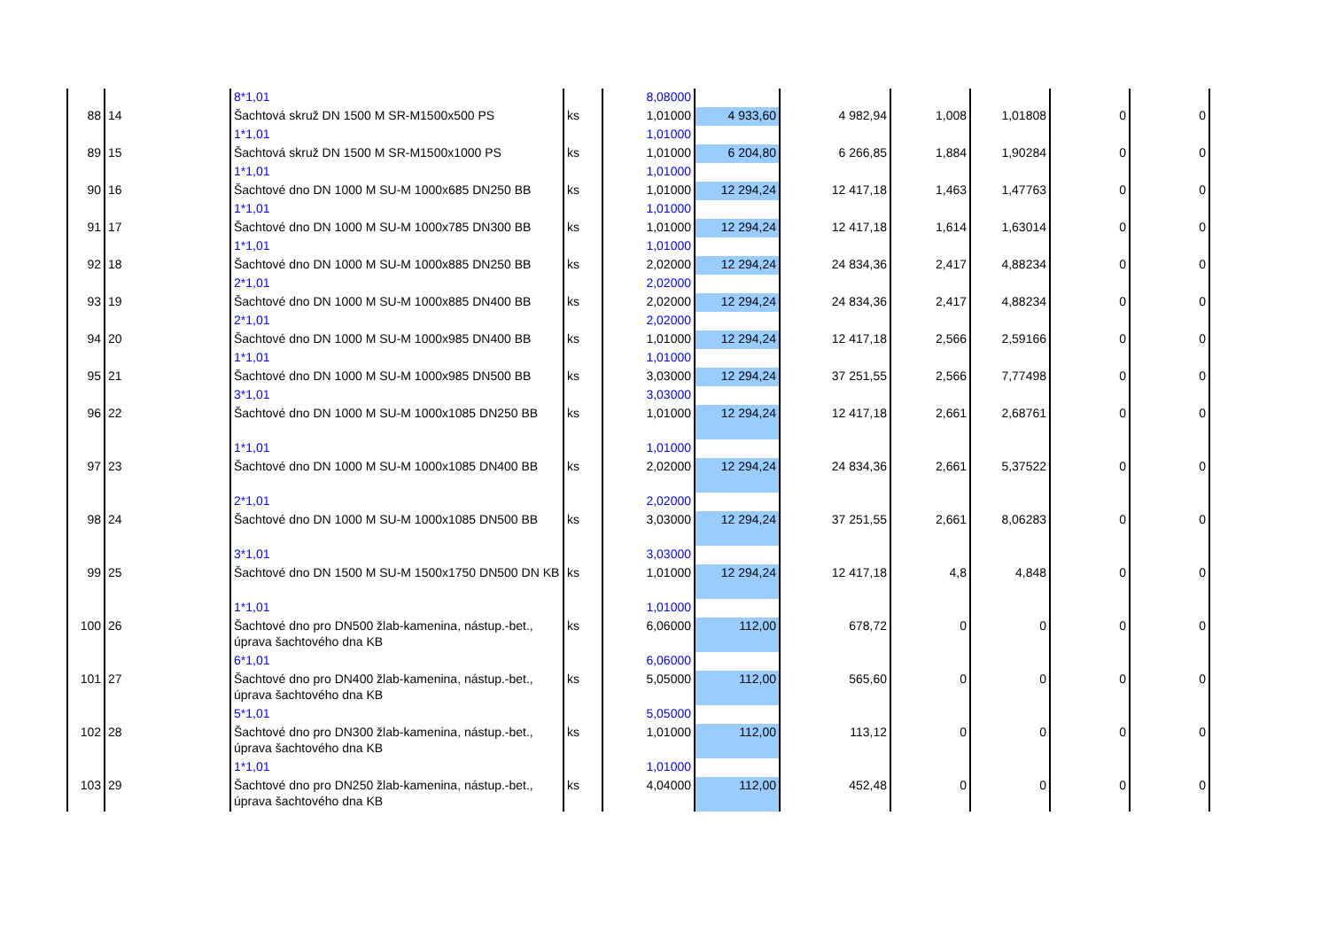| | | 8*1,01 | | 8,08000 | | | | | | |
| 88 | 14 | Šachtová skruž DN 1500 M SR-M1500x500 PS | ks | 1,01000 | 4 933,60 | 4 982,94 | 1,008 | 1,01808 | 0 | 0 |
| | | 1*1,01 | | 1,01000 | | | | | | |
| 89 | 15 | Šachtová skruž DN 1500 M SR-M1500x1000 PS | ks | 1,01000 | 6 204,80 | 6 266,85 | 1,884 | 1,90284 | 0 | 0 |
| | | 1*1,01 | | 1,01000 | | | | | | |
| 90 | 16 | Šachtové dno DN 1000 M SU-M 1000x685 DN250 BB | ks | 1,01000 | 12 294,24 | 12 417,18 | 1,463 | 1,47763 | 0 | 0 |
| | | 1*1,01 | | 1,01000 | | | | | | |
| 91 | 17 | Šachtové dno DN 1000 M SU-M 1000x785 DN300 BB | ks | 1,01000 | 12 294,24 | 12 417,18 | 1,614 | 1,63014 | 0 | 0 |
| | | 1*1,01 | | 1,01000 | | | | | | |
| 92 | 18 | Šachtové dno DN 1000 M SU-M 1000x885 DN250 BB | ks | 2,02000 | 12 294,24 | 24 834,36 | 2,417 | 4,88234 | 0 | 0 |
| | | 2*1,01 | | 2,02000 | | | | | | |
| 93 | 19 | Šachtové dno DN 1000 M SU-M 1000x885 DN400 BB | ks | 2,02000 | 12 294,24 | 24 834,36 | 2,417 | 4,88234 | 0 | 0 |
| | | 2*1,01 | | 2,02000 | | | | | | |
| 94 | 20 | Šachtové dno DN 1000 M SU-M 1000x985 DN400 BB | ks | 1,01000 | 12 294,24 | 12 417,18 | 2,566 | 2,59166 | 0 | 0 |
| | | 1*1,01 | | 1,01000 | | | | | | |
| 95 | 21 | Šachtové dno DN 1000 M SU-M 1000x985 DN500 BB | ks | 3,03000 | 12 294,24 | 37 251,55 | 2,566 | 7,77498 | 0 | 0 |
| | | 3*1,01 | | 3,03000 | | | | | | |
| 96 | 22 | Šachtové dno DN 1000 M SU-M 1000x1085 DN250 BB | ks | 1,01000 | 12 294,24 | 12 417,18 | 2,661 | 2,68761 | 0 | 0 |
| | | 1*1,01 | | 1,01000 | | | | | | |
| 97 | 23 | Šachtové dno DN 1000 M SU-M 1000x1085 DN400 BB | ks | 2,02000 | 12 294,24 | 24 834,36 | 2,661 | 5,37522 | 0 | 0 |
| | | 2*1,01 | | 2,02000 | | | | | | |
| 98 | 24 | Šachtové dno DN 1000 M SU-M 1000x1085 DN500 BB | ks | 3,03000 | 12 294,24 | 37 251,55 | 2,661 | 8,06283 | 0 | 0 |
| | | 3*1,01 | | 3,03000 | | | | | | |
| 99 | 25 | Šachtové dno DN 1500 M SU-M 1500x1750 DN500 DN KB | ks | 1,01000 | 12 294,24 | 12 417,18 | 4,8 | 4,848 | 0 | 0 |
| | | 1*1,01 | | 1,01000 | | | | | | |
| 100 | 26 | Šachtové dno pro DN500 žlab-kamenina, nástup.-bet., úprava šachtového dna KB | ks | 6,06000 | 112,00 | 678,72 | 0 | 0 | 0 | 0 |
| | | 6*1,01 | | 6,06000 | | | | | | |
| 101 | 27 | Šachtové dno pro DN400 žlab-kamenina, nástup.-bet., úprava šachtového dna KB | ks | 5,05000 | 112,00 | 565,60 | 0 | 0 | 0 | 0 |
| | | 5*1,01 | | 5,05000 | | | | | | |
| 102 | 28 | Šachtové dno pro DN300 žlab-kamenina, nástup.-bet., úprava šachtového dna KB | ks | 1,01000 | 112,00 | 113,12 | 0 | 0 | 0 | 0 |
| | | 1*1,01 | | 1,01000 | | | | | | |
| 103 | 29 | Šachtové dno pro DN250 žlab-kamenina, nástup.-bet., úprava šachtového dna KB | ks | 4,04000 | 112,00 | 452,48 | 0 | 0 | 0 | 0 |